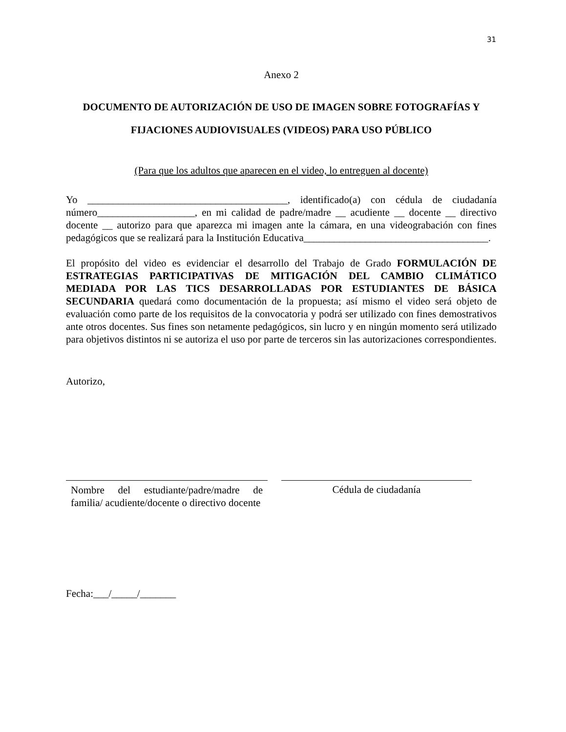31
Anexo 2
DOCUMENTO DE AUTORIZACIÓN DE USO DE IMAGEN SOBRE FOTOGRAFÍAS Y
FIJACIONES AUDIOVISUALES (VIDEOS) PARA USO PÚBLICO
(Para que los adultos que aparecen en el video, lo entreguen al docente)
Yo _______________________________________, identificado(a) con cédula de ciudadanía número___________________, en mi calidad de padre/madre __ acudiente __ docente __ directivo docente __ autorizo para que aparezca mi imagen ante la cámara, en una videograbación con fines pedagógicos que se realizará para la Institución Educativa____________________________________.
El propósito del video es evidenciar el desarrollo del Trabajo de Grado FORMULACIÓN DE ESTRATEGIAS PARTICIPATIVAS DE MITIGACIÓN DEL CAMBIO CLIMÁTICO MEDIADA POR LAS TICS DESARROLLADAS POR ESTUDIANTES DE BÁSICA SECUNDARIA quedará como documentación de la propuesta; así mismo el video será objeto de evaluación como parte de los requisitos de la convocatoria y podrá ser utilizado con fines demostrativos ante otros docentes. Sus fines son netamente pedagógicos, sin lucro y en ningún momento será utilizado para objetivos distintos ni se autoriza el uso por parte de terceros sin las autorizaciones correspondientes.
Autorizo,
Nombre del estudiante/padre/madre de familia/ acudiente/docente o directivo docente
Cédula de ciudadanía
Fecha:___/_____/_______